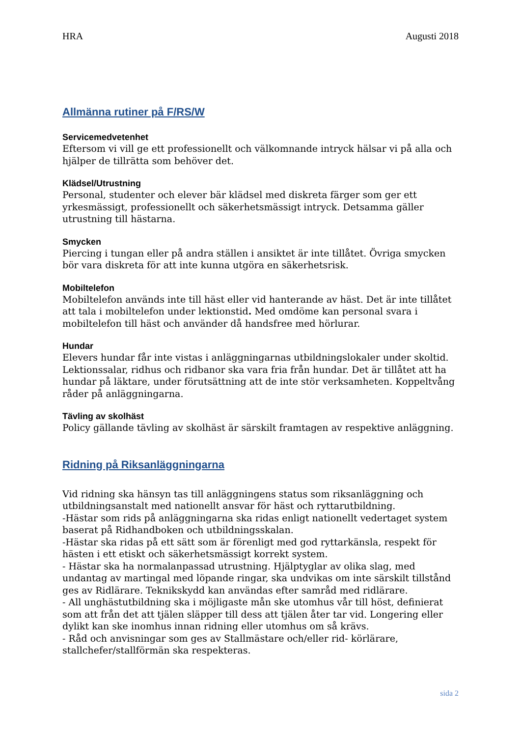HRA Augusti 2018
Allmänna rutiner på F/RS/W
Servicemedvetenhet
Eftersom vi vill ge ett professionellt och välkomnande intryck hälsar vi på alla och hjälper de tillrätta som behöver det.
Klädsel/Utrustning
Personal, studenter och elever bär klädsel med diskreta färger som ger ett yrkesmässigt, professionellt och säkerhetsmässigt intryck. Detsamma gäller utrustning till hästarna.
Smycken
Piercing i tungan eller på andra ställen i ansiktet är inte tillåtet. Övriga smycken bör vara diskreta för att inte kunna utgöra en säkerhetsrisk.
Mobiltelefon
Mobiltelefon används inte till häst eller vid hanterande av häst. Det är inte tillåtet att tala i mobiltelefon under lektionstid. Med omdöme kan personal svara i mobiltelefon till häst och använder då handsfree med hörlurar.
Hundar
Elevers hundar får inte vistas i anläggningarnas utbildningslokaler under skoltid. Lektionssalar, ridhus och ridbanor ska vara fria från hundar. Det är tillåtet att ha hundar på läktare, under förutsättning att de inte stör verksamheten. Koppeltvång råder på anläggningarna.
Tävling av skolhäst
Policy gällande tävling av skolhäst är särskilt framtagen av respektive anläggning.
Ridning på Riksanläggningarna
Vid ridning ska hänsyn tas till anläggningens status som riksanläggning och utbildningsanstalt med nationellt ansvar för häst och ryttarutbildning.
-Hästar som rids på anläggningarna ska ridas enligt nationellt vedertaget system baserat på Ridhandboken och utbildningsskalan.
-Hästar ska ridas på ett sätt som är förenligt med god ryttarkänsla, respekt för hästen i ett etiskt och säkerhetsmässigt korrekt system.
- Hästar ska ha normalanpassad utrustning. Hjälptyglar av olika slag, med undantag av martingal med löpande ringar, ska undvikas om inte särskilt tillstånd ges av Ridlärare. Teknikskydd kan användas efter samråd med ridlärare.
- All unghästutbildning ska i möjligaste mån ske utomhus vår till höst, definierat som att från det att tjälen släpper till dess att tjälen åter tar vid. Longering eller dylikt kan ske inomhus innan ridning eller utomhus om så krävs.
- Råd och anvisningar som ges av Stallmästare och/eller rid- körlärare, stallchefer/stallförmän ska respekteras.
sida 2